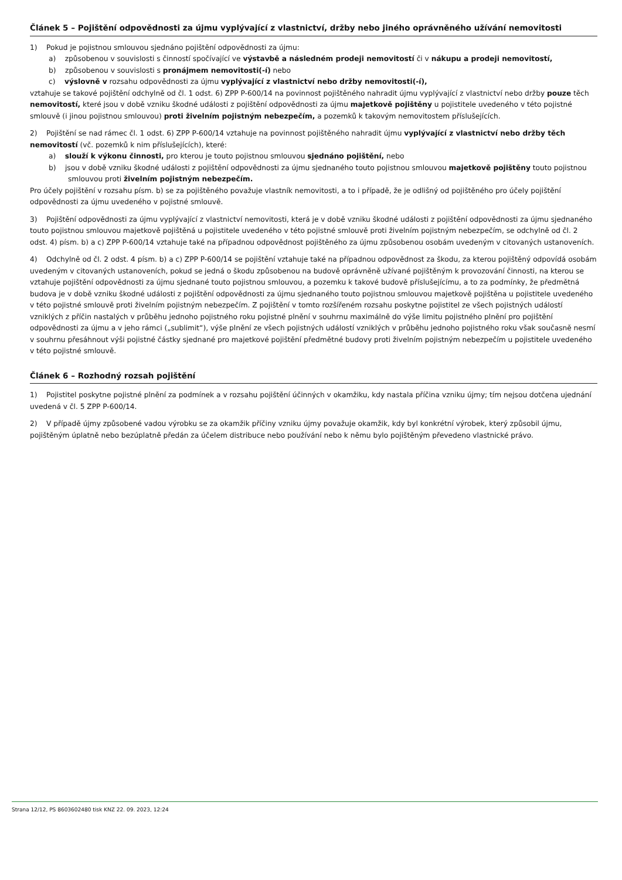Článek 5 – Pojištění odpovědnosti za újmu vyplývající z vlastnictví, držby nebo jiného oprávněného užívání nemovitosti
1) Pokud je pojistnou smlouvou sjednáno pojištění odpovědnosti za újmu:
a) způsobenou v souvislosti s činností spočívající ve výstavbě a následném prodeji nemovitostí či v nákupu a prodeji nemovitostí,
b) způsobenou v souvislosti s pronájmem nemovitosti(-í) nebo
c) výslovně v rozsahu odpovědnosti za újmu vyplývající z vlastnictví nebo držby nemovitosti(-í),
vztahuje se takové pojištění odchylně od čl. 1 odst. 6) ZPP P-600/14 na povinnost pojištěného nahradit újmu vyplývající z vlastnictví nebo držby pouze těch nemovitostí, které jsou v době vzniku škodné události z pojištění odpovědnosti za újmu majetkově pojištěny u pojistitele uvedeného v této pojistné smlouvě (i jinou pojistnou smlouvou) proti živelním pojistným nebezpečím, a pozemků k takovým nemovitostem příslušejících.
2) Pojištění se nad rámec čl. 1 odst. 6) ZPP P-600/14 vztahuje na povinnost pojištěného nahradit újmu vyplývající z vlastnictví nebo držby těch nemovitostí (vč. pozemků k nim příslušejících), které:
a) slouží k výkonu činnosti, pro kterou je touto pojistnou smlouvou sjednáno pojištění, nebo
b) jsou v době vzniku škodné události z pojištění odpovědnosti za újmu sjednaného touto pojistnou smlouvou majetkově pojištěny touto pojistnou smlouvou proti živelním pojistným nebezpečím.
Pro účely pojištění v rozsahu písm. b) se za pojištěného považuje vlastník nemovitosti, a to i případě, že je odlišný od pojištěného pro účely pojištění odpovědnosti za újmu uvedeného v pojistné smlouvě.
3) Pojištění odpovědnosti za újmu vyplývající z vlastnictví nemovitosti, která je v době vzniku škodné události z pojištění odpovědnosti za újmu sjednaného touto pojistnou smlouvou majetkově pojištěná u pojistitele uvedeného v této pojistné smlouvě proti živelním pojistným nebezpečím, se odchylně od čl. 2 odst. 4) písm. b) a c) ZPP P-600/14 vztahuje také na případnou odpovědnost pojištěného za újmu způsobenou osobám uvedeným v citovaných ustanoveních.
4) Odchylně od čl. 2 odst. 4 písm. b) a c) ZPP P-600/14 se pojištění vztahuje také na případnou odpovědnost za škodu, za kterou pojištěný odpovídá osobám uvedeným v citovaných ustanoveních, pokud se jedná o škodu způsobenou na budově oprávněně užívané pojištěným k provozování činnosti, na kterou se vztahuje pojištění odpovědnosti za újmu sjednané touto pojistnou smlouvou, a pozemku k takové budově příslušejícímu, a to za podmínky, že předmětná budova je v době vzniku škodné události z pojištění odpovědnosti za újmu sjednaného touto pojistnou smlouvou majetkově pojištěna u pojistitele uvedeného v této pojistné smlouvě proti živelním pojistným nebezpečím. Z pojištění v tomto rozšířeném rozsahu poskytne pojistitel ze všech pojistných událostí vzniklých z příčin nastalých v průběhu jednoho pojistného roku pojistné plnění v souhrnu maximálně do výše limitu pojistného plnění pro pojištění odpovědnosti za újmu a v jeho rámci („sublimit“), výše plnění ze všech pojistných událostí vzniklých v průběhu jednoho pojistného roku však současně nesmí v souhrnu přesáhnout výši pojistné částky sjednané pro majetkové pojištění předmětné budovy proti živelním pojistným nebezpečím u pojistitele uvedeného v této pojistné smlouvě.
Článek 6 – Rozhodný rozsah pojištění
1) Pojistitel poskytne pojistné plnění za podmínek a v rozsahu pojištění účinných v okamžiku, kdy nastala příčina vzniku újmy; tím nejsou dotčena ujednání uvedená v čl. 5 ZPP P-600/14.
2) V případě újmy způsobené vadou výrobku se za okamžik příčiny vzniku újmy považuje okamžik, kdy byl konkrétní výrobek, který způsobil újmu, pojištěným úplatně nebo bezúplatně předán za účelem distribuce nebo používání nebo k němu bylo pojištěným převedeno vlastnické právo.
Strana 12/12, PS 8603602480 tisk KNZ 22. 09. 2023, 12:24